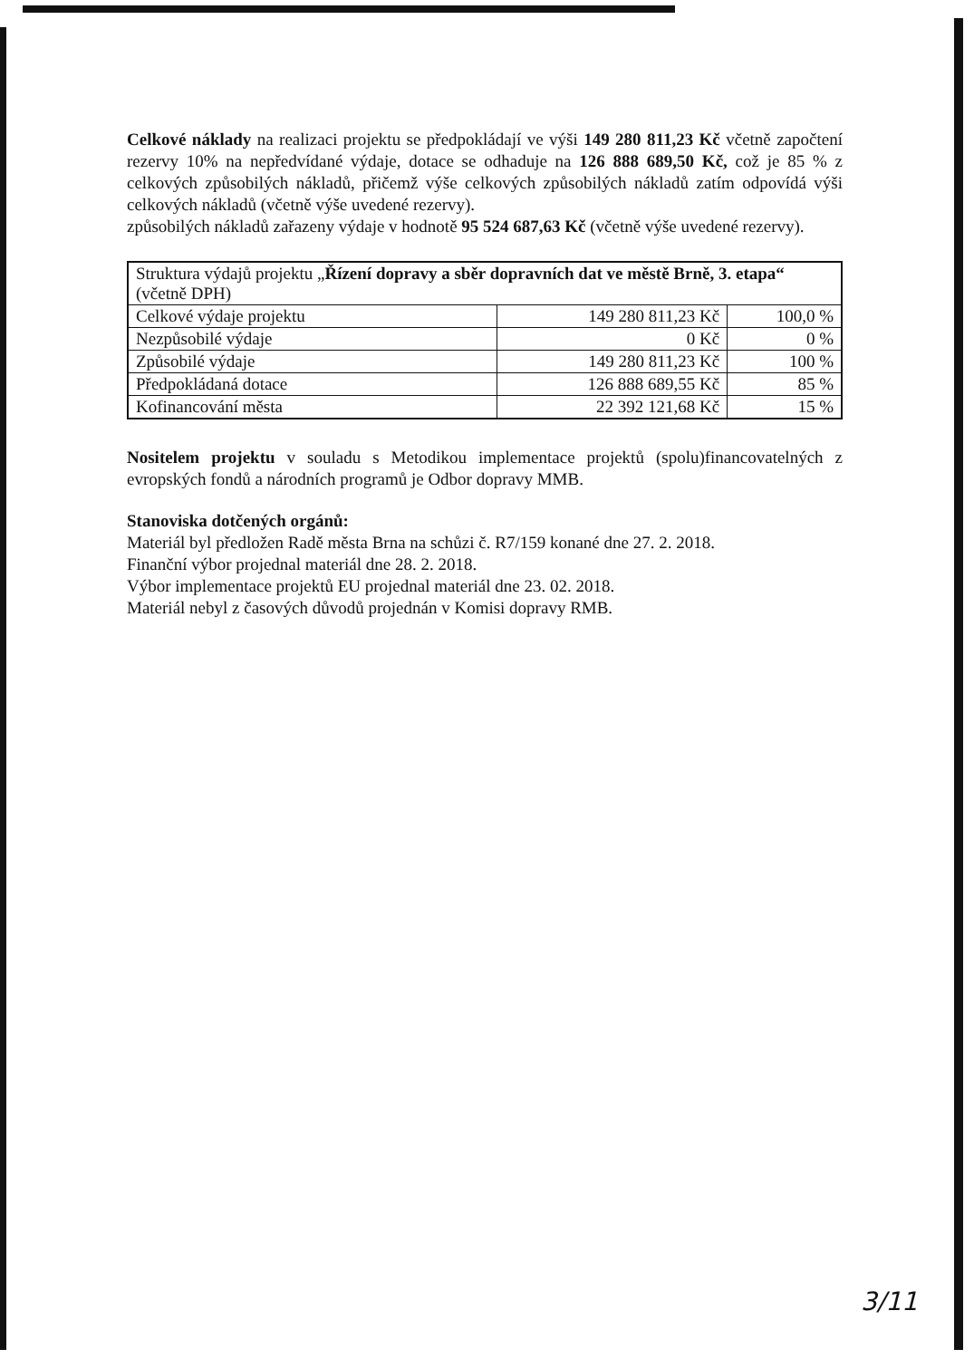Celkové náklady na realizaci projektu se předpokládají ve výši 149 280 811,23 Kč včetně započtení rezervy 10% na nepředvídané výdaje, dotace se odhaduje na 126 888 689,50 Kč, což je 85 % z celkových způsobilých nákladů, přičemž výše celkových způsobilých nákladů zatím odpovídá výši celkových nákladů (včetně výše uvedené rezervy).
způsobilých nákladů zařazeny výdaje v hodnotě 95 524 687,63 Kč (včetně výše uvedené rezervy).
| Struktura výdajů projektu „ Řízení dopravy a sběr dopravních dat ve městě Brně, 3. etapa“ (včetně DPH) | | |
| Celkové výdaje projektu | 149 280 811,23 Kč | 100,0 % |
| Nezpůsobilé výdaje | 0 Kč | 0 % |
| Způsobilé výdaje | 149 280 811,23 Kč | 100 % |
| Předpokládaná dotace | 126 888 689,55 Kč | 85 % |
| Kofinancování města | 22 392 121,68 Kč | 15 % |
Nositelem projektu v souladu s Metodikou implementace projektů (spolu)financovatelných z evropských fondů a národních programů je Odbor dopravy MMB.
Stanoviska dotčených orgánů:
Materiál byl předložen Radě města Brna na schůzi č. R7/159 konané dne 27. 2. 2018.
Finanční výbor projednal materiál dne 28. 2. 2018.
Výbor implementace projektů EU projednal materiál dne 23. 02. 2018.
Materiál nebyl z časových důvodů projednán v Komisi dopravy RMB.
3/11